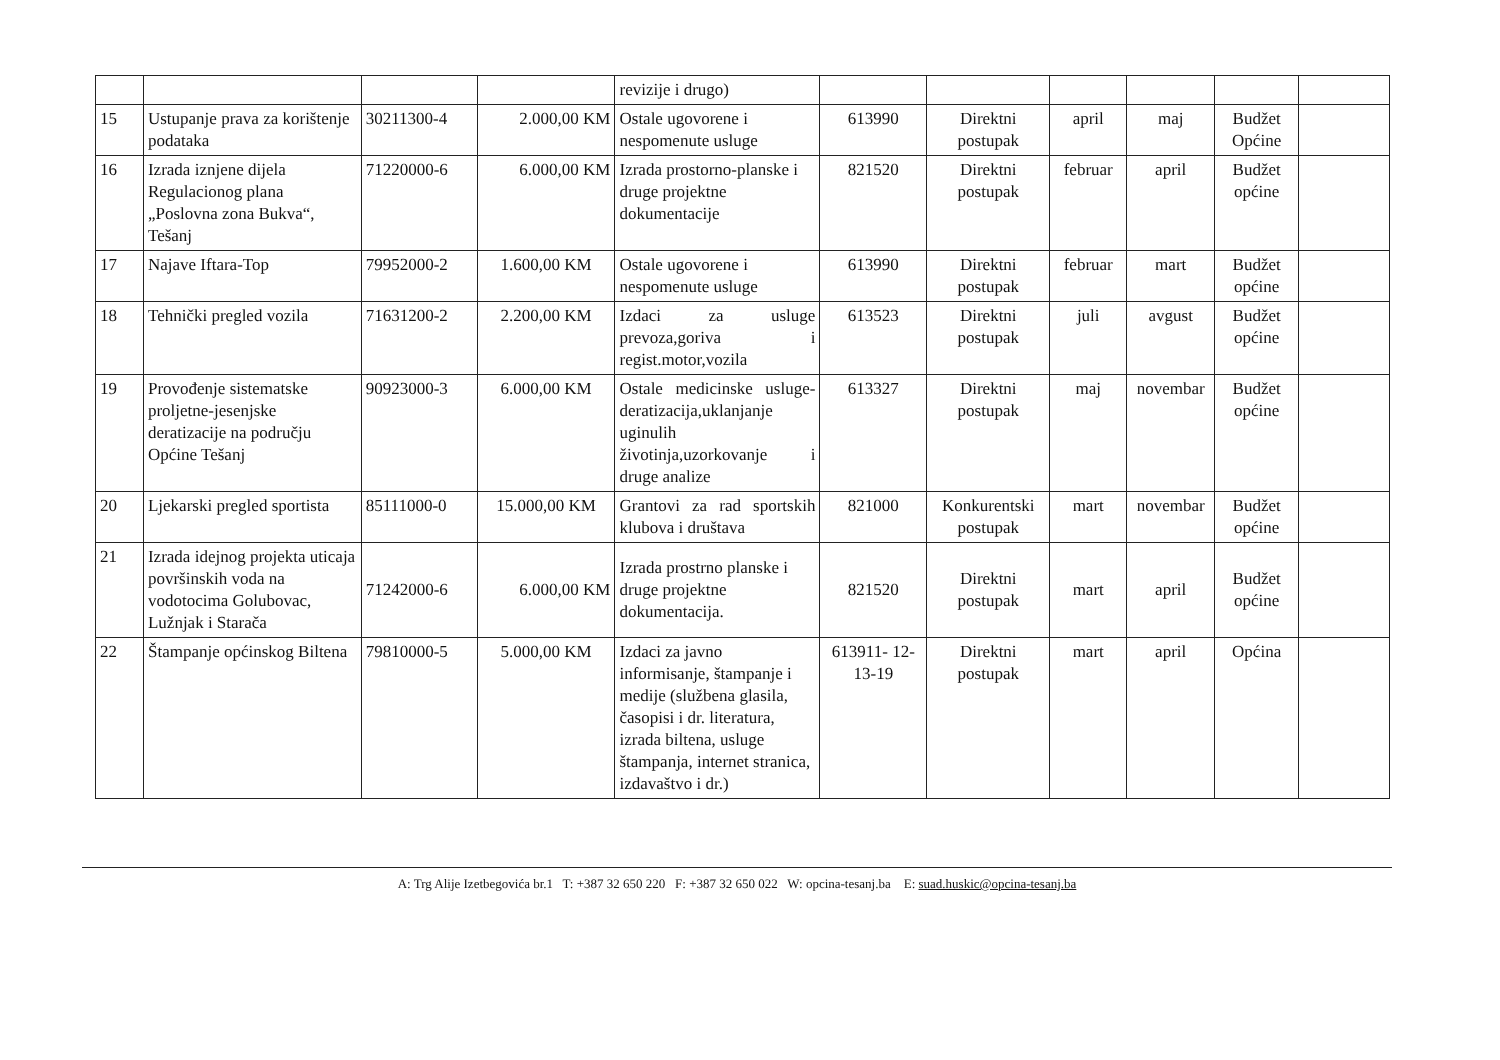| | | | | revizije i drugo) | | | | | | |
| 15 | Ustupanje prava za korištenje podataka | 30211300-4 | 2.000,00 KM | Ostale ugovorene i nespomenute usluge | 613990 | Direktni postupak | april | maj | Budžet Općine | |
| 16 | Izrada iznjene dijela Regulacionog plana „Poslovna zona Bukva“, Tešanj | 71220000-6 | 6.000,00 KM | Izrada prostorno-planske i druge projektne dokumentacije | 821520 | Direktni postupak | februar | april | Budžet općine | |
| 17 | Najave Iftara-Top | 79952000-2 | 1.600,00 KM | Ostale ugovorene i nespomenute usluge | 613990 | Direktni postupak | februar | mart | Budžet općine | |
| 18 | Tehnički pregled vozila | 71631200-2 | 2.200,00 KM | Izdaci za usluge prevoza,goriva i regist.motor,vozila | 613523 | Direktni postupak | juli | avgust | Budžet općine | |
| 19 | Provođenje sistematske proljetne-jesenjske deratizacije na području Općine Tešanj | 90923000-3 | 6.000,00 KM | Ostale medicinske usluge-deratizacija,uklanjanje uginulih životinja,uzorkovanje i druge analize | 613327 | Direktni postupak | maj | novembar | Budžet općine | |
| 20 | Ljekarski pregled sportista | 85111000-0 | 15.000,00 KM | Grantovi za rad sportskih klubova i društava | 821000 | Konkurentski postupak | mart | novembar | Budžet općine | |
| 21 | Izrada idejnog projekta uticaja površinskih voda na vodotocima Golubovac, Lužnjak i Starača | 71242000-6 | 6.000,00 KM | Izrada prostrno planske i druge projektne dokumentacija. | 821520 | Direktni postupak | mart | april | Budžet općine | |
| 22 | Štampanje općinskog Biltena | 79810000-5 | 5.000,00 KM | Izdaci za javno informisanje, štampanje i medije (službena glasila, časopisi i dr. literatura, izrada biltena, usluge štampanja, internet stranica, izdavaštvo i dr.) | 613911- 12-13-19 | Direktni postupak | mart | april | Općina | |
A: Trg Alije Izetbegovića br.1 T: +387 32 650 220 F: +387 32 650 022 W: opcina-tesanj.ba E: suad.huskic@opcina-tesanj.ba